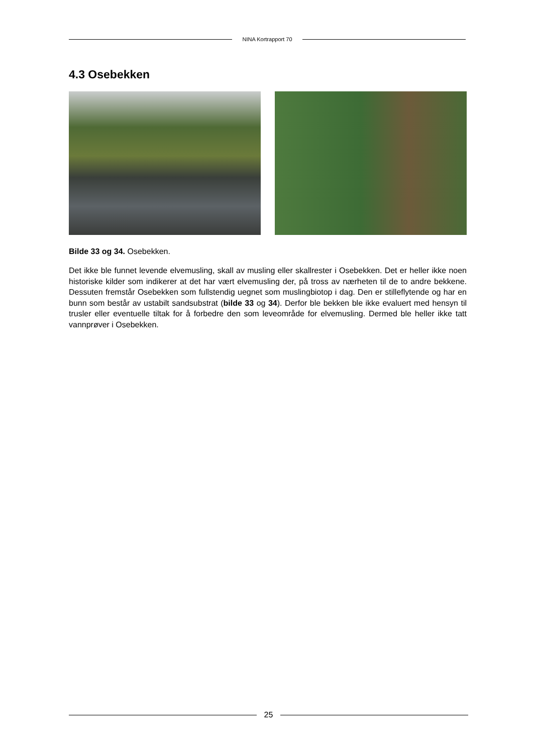NINA Kortrapport 70
4.3 Osebekken
Bilde 33 og 34. Osebekken.
Det ikke ble funnet levende elvemusling, skall av musling eller skallrester i Osebekken. Det er heller ikke noen historiske kilder som indikerer at det har vært elvemusling der, på tross av nærheten til de to andre bekkene. Dessuten fremstår Osebekken som fullstendig uegnet som muslingbiotop i dag. Den er stilleflytende og har en bunn som består av ustabilt sandsubstrat (bilde 33 og 34). Derfor ble bekken ble ikke evaluert med hensyn til trusler eller eventuelle tiltak for å forbedre den som leveområde for elvemusling. Dermed ble heller ikke tatt vannprøver i Osebekken.
25